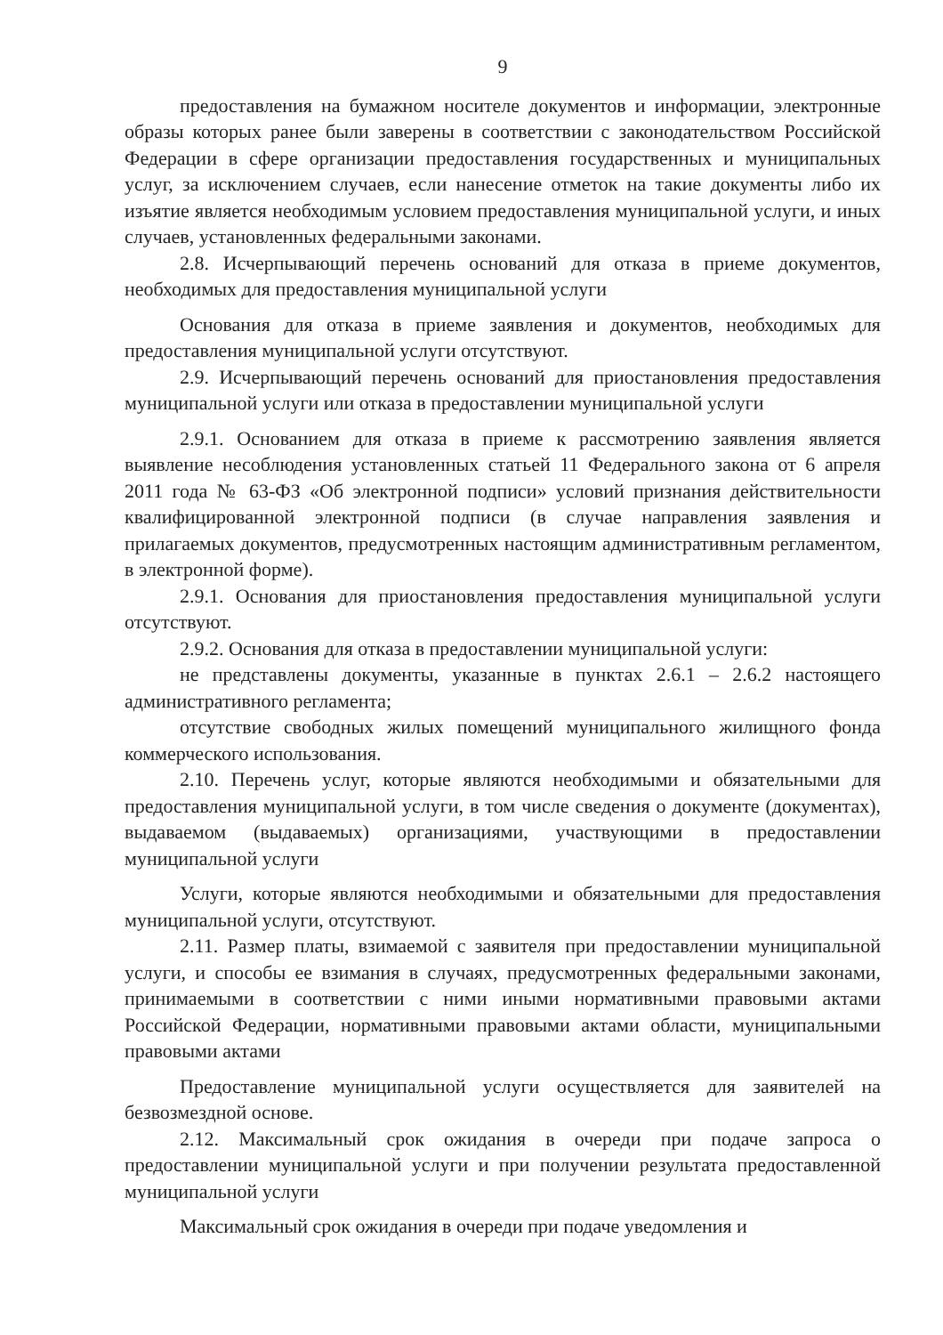9
предоставления на бумажном носителе документов и информации, электронные образы которых ранее были заверены в соответствии с законодательством Российской Федерации в сфере организации предоставления государственных и муниципальных услуг, за исключением случаев, если нанесение отметок на такие документы либо их изъятие является необходимым условием предоставления муниципальной услуги, и иных случаев, установленных федеральными законами.
2.8. Исчерпывающий перечень оснований для отказа в приеме документов, необходимых для предоставления муниципальной услуги
Основания для отказа в приеме заявления и документов, необходимых для предоставления муниципальной услуги отсутствуют.
2.9. Исчерпывающий перечень оснований для приостановления предоставления муниципальной услуги или отказа в предоставлении муниципальной услуги
2.9.1. Основанием для отказа в приеме к рассмотрению заявления является выявление несоблюдения установленных статьей 11 Федерального закона от 6 апреля 2011 года № 63-ФЗ «Об электронной подписи» условий признания действительности квалифицированной электронной подписи (в случае направления заявления и прилагаемых документов, предусмотренных настоящим административным регламентом, в электронной форме).
2.9.1. Основания для приостановления предоставления муниципальной услуги отсутствуют.
2.9.2. Основания для отказа в предоставлении муниципальной услуги:
не представлены документы, указанные в пунктах 2.6.1 – 2.6.2 настоящего административного регламента;
отсутствие свободных жилых помещений муниципального жилищного фонда коммерческого использования.
2.10. Перечень услуг, которые являются необходимыми и обязательными для предоставления муниципальной услуги, в том числе сведения о документе (документах), выдаваемом (выдаваемых) организациями, участвующими в предоставлении муниципальной услуги
Услуги, которые являются необходимыми и обязательными для предоставления муниципальной услуги, отсутствуют.
2.11. Размер платы, взимаемой с заявителя при предоставлении муниципальной услуги, и способы ее взимания в случаях, предусмотренных федеральными законами, принимаемыми в соответствии с ними иными нормативными правовыми актами Российской Федерации, нормативными правовыми актами области, муниципальными правовыми актами
Предоставление муниципальной услуги осуществляется для заявителей на безвозмездной основе.
2.12. Максимальный срок ожидания в очереди при подаче запроса о предоставлении муниципальной услуги и при получении результата предоставленной муниципальной услуги
Максимальный срок ожидания в очереди при подаче уведомления и